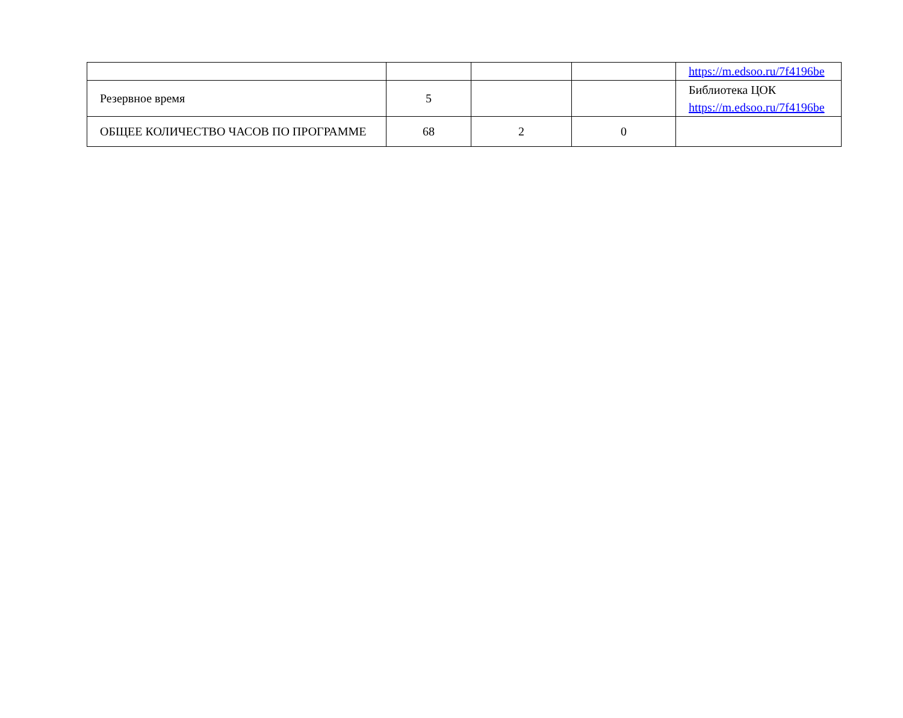| | | | | https://m.edsoo.ru/7f4196be |
| Резервное время | 5 | | | Библиотека ЦОК https://m.edsoo.ru/7f4196be |
| ОБЩЕЕ КОЛИЧЕСТВО ЧАСОВ ПО ПРОГРАММЕ | 68 | 2 | 0 | |